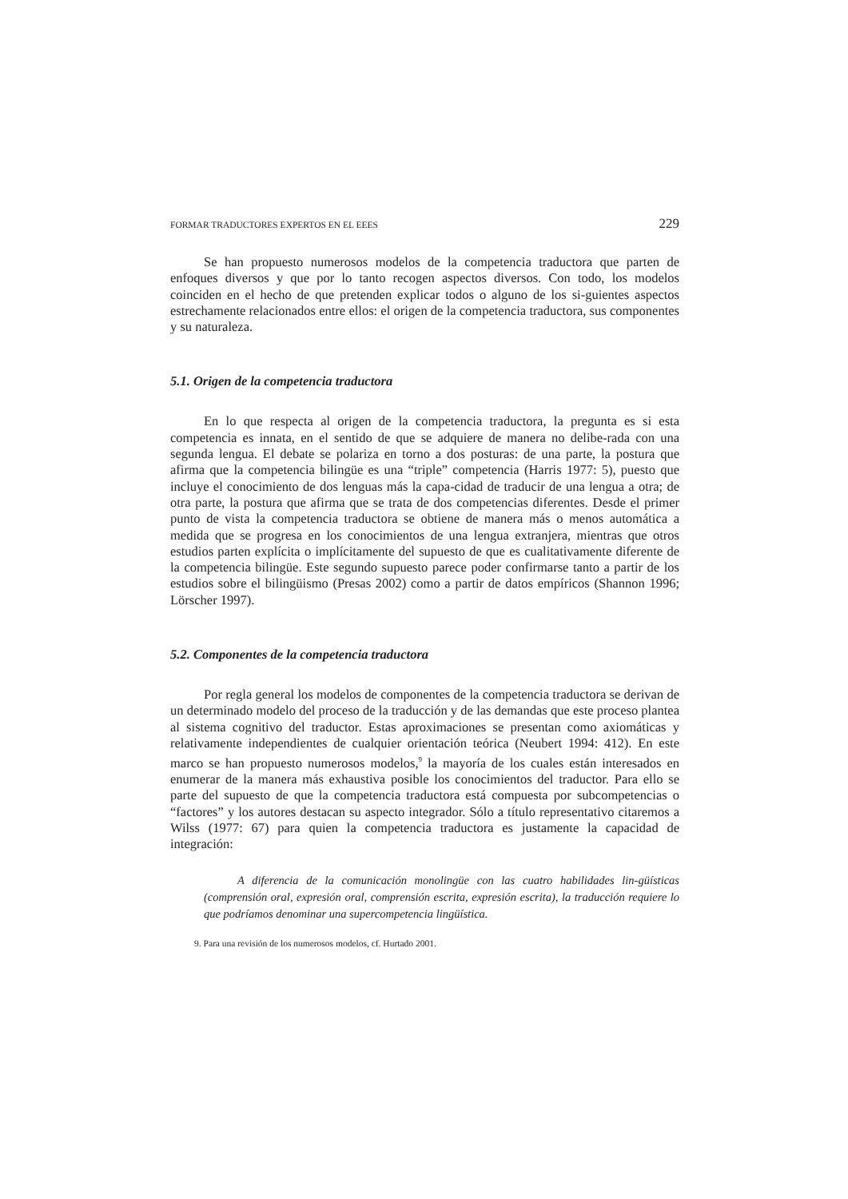FORMAR TRADUCTORES EXPERTOS EN EL EEES 229
Se han propuesto numerosos modelos de la competencia traductora que parten de enfoques diversos y que por lo tanto recogen aspectos diversos. Con todo, los modelos coinciden en el hecho de que pretenden explicar todos o alguno de los si-guientes aspectos estrechamente relacionados entre ellos: el origen de la competencia traductora, sus componentes y su naturaleza.
5.1. Origen de la competencia traductora
En lo que respecta al origen de la competencia traductora, la pregunta es si esta competencia es innata, en el sentido de que se adquiere de manera no delibe-rada con una segunda lengua. El debate se polariza en torno a dos posturas: de una parte, la postura que afirma que la competencia bilingüe es una “triple” competencia (Harris 1977: 5), puesto que incluye el conocimiento de dos lenguas más la capa-cidad de traducir de una lengua a otra; de otra parte, la postura que afirma que se trata de dos competencias diferentes. Desde el primer punto de vista la competencia traductora se obtiene de manera más o menos automática a medida que se progresa en los conocimientos de una lengua extranjera, mientras que otros estudios parten explícita o implícitamente del supuesto de que es cualitativamente diferente de la competencia bilingüe. Este segundo supuesto parece poder confirmarse tanto a partir de los estudios sobre el bilingüismo (Presas 2002) como a partir de datos empíricos (Shannon 1996; Lörscher 1997).
5.2. Componentes de la competencia traductora
Por regla general los modelos de componentes de la competencia traductora se derivan de un determinado modelo del proceso de la traducción y de las demandas que este proceso plantea al sistema cognitivo del traductor. Estas aproximaciones se presentan como axiomáticas y relativamente independientes de cualquier orientación teórica (Neubert 1994: 412). En este marco se han propuesto numerosos modelos,<sup>9</sup> la mayoría de los cuales están interesados en enumerar de la manera más exhaustiva posible los conocimientos del traductor. Para ello se parte del supuesto de que la competencia traductora está compuesta por subcompetencias o “factores” y los autores destacan su aspecto integrador. Sólo a título representativo citaremos a Wilss (1977: 67) para quien la competencia traductora es justamente la capacidad de integración:
A diferencia de la comunicación monolingüe con las cuatro habilidades lin-güísticas (comprensión oral, expresión oral, comprensión escrita, expresión escrita), la traducción requiere lo que podríamos denominar una supercompetencia lingüística.
9. Para una revisión de los numerosos modelos, cf. Hurtado 2001.